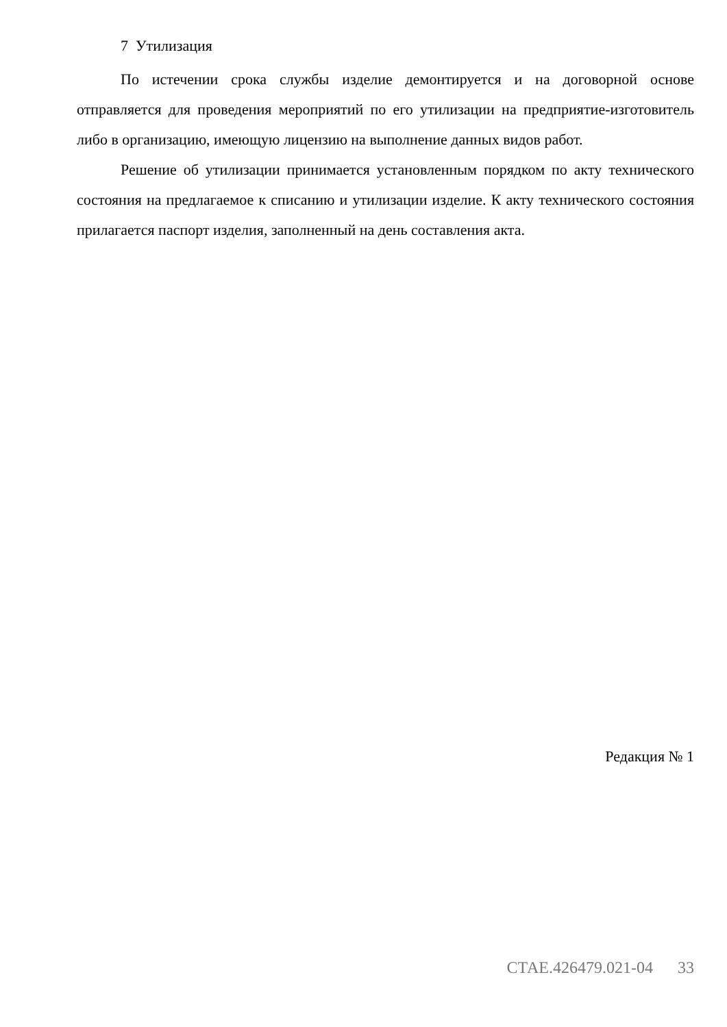7 Утилизация
По истечении срока службы изделие демонтируется и на договорной основе отправляется для проведения мероприятий по его утилизации на предприятие-изготовитель либо в организацию, имеющую лицензию на выполнение данных видов работ.
Решение об утилизации принимается установленным порядком по акту технического состояния на предлагаемое к списанию и утилизации изделие. К акту технического состояния прилагается паспорт изделия, заполненный на день составления акта.
Редакция № 1
СТАЕ.426479.021-04 33